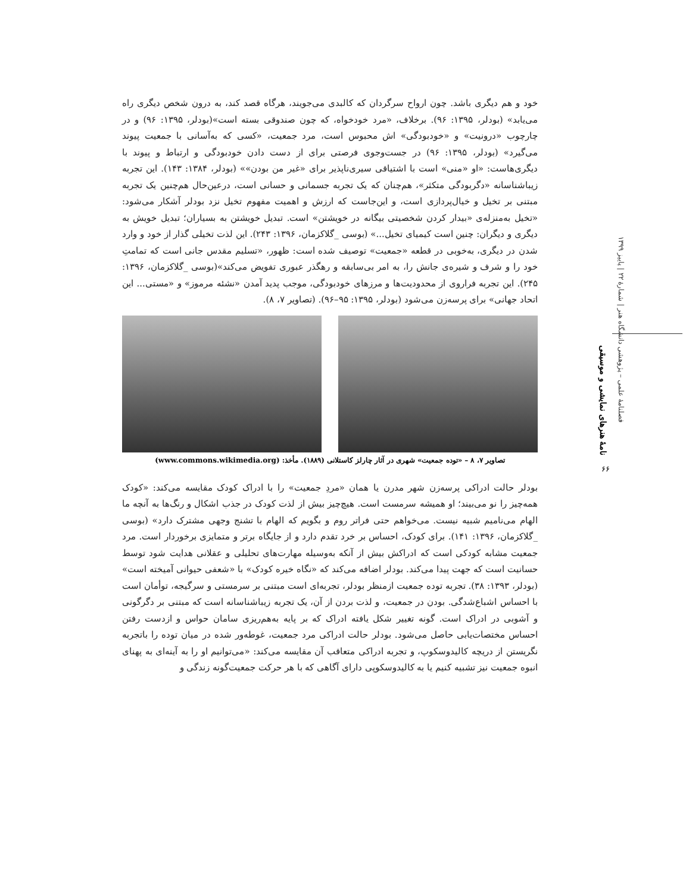فصلنامهٔ علمی – پژوهشی دانشگاه هنر | شمارهٔ ۲۲ | پاییز ۱۳۹۹
نامهٔ هنرهای نمایشی و موسیقی
۶۶
خود و هم دیگری باشد. چون ارواح سرگردان که کالبدی می‌جویند، هرگاه قصد کند، به درون شخص دیگری راه می‌یابد» (بودلر، ۱۳۹۵: ۹۶). برخلاف، «مرد خودخواه، که چون صندوقی بسته است»(بودلر، ۱۳۹۵: ۹۶) و در چارچوب «درونیت» و «خودبودگی» اش محبوس است، مرد جمعیت، «کسی که به‌آسانی با جمعیت پیوند می‌گیرد» (بودلر، ۱۳۹۵: ۹۶) در جست‌وجوی فرصتی برای از دست دادن خودبودگی و ارتباط و پیوند با دیگری‌هاست: «او «منی» است با اشتیاقی سیری‌ناپذیر برای «غیر من بودن»» (بودلر، ۱۳۸۴: ۱۴۳). این تجربه زیباشناسانه «دگربودگی متکثر»، هم‌چنان که یک تجربه جسمانی و حسانی است، درعین‌حال هم‌چنین یک تجربه مبتنی بر تخیل و خیال‌پردازی است، و این‌جاست که ارزش و اهمیت مفهوم تخیل نزد بودلر آشکار می‌شود: «تخیل به‌منزله‌ی «بیدار کردن شخصیتی بیگانه در خویشتن» است. تبدیل خویشتن به بسیاران؛ تبدیل خویش به دیگری و دیگران: چنین است کیمیای تخیل...» (بوسی _گلاکزمان، ۱۳۹۶: ۲۴۳). این لذت تخیلی گذار از خود و وارد شدن در دیگری، به‌خوبی در قطعه «جمعیت» توصیف شده است: ظهور، «تسلیم مقدس جانی است که تمامتِ خود را و شرف و شیره‌ی جانش را، به امر بی‌سابقه و رهگذر عبوری تفویض می‌کند»(بوسی _گلاکزمان، ۱۳۹۶: ۲۴۵). این تجربه فراروی از محدودیت‌ها و مرزهای خودبودگی، موجب پدید آمدن «نشئه مرموز» و «مستی... این اتحاد جهانی» برای پرسه‌زن می‌شود (بودلر، ۱۳۹۵: ۹۵–۹۶). (تصاویر ۷، ۸).
تصاویر ۷، ۸ – «توده جمعیت» شهری در آثار چارلز کاستلانی (۱۸۸۹). مأخذ: (www.commons.wikimedia.org)
بودلر حالت ادراکی پرسه‌زن شهر مدرن یا همان «مردِ جمعیت» را با ادراک کودک مقایسه می‌کند: «کودک همه‌چیز را نو می‌بیند؛ او همیشه سرمست است. هیچ‌چیز بیش از لذت کودک در جذب اشکال و رنگ‌ها به آنچه ما الهام می‌نامیم شبیه نیست. می‌خواهم حتی فراتر روم و بگویم که الهام با تشنج وجهی مشترک دارد» (بوسی _گلاکزمان، ۱۳۹۶: ۱۴۱). برای کودک، احساس بر خرد تقدم دارد و از جایگاه برتر و متمایزی برخوردار است. مرد جمعیت مشابه کودکی است که ادراکش بیش از آنکه به‌وسیله مهارت‌های تحلیلی و عقلانی هدایت شود توسط حسانیت است که جهت پیدا می‌کند. بودلر اضافه می‌کند که «نگاه خیره کودک» با «شعفی حیوانی آمیخته است» (بودلر، ۱۳۹۳: ۳۸). تجربه توده جمعیت ازمنظر بودلر، تجربه‌ای است مبتنی بر سرمستی و سرگیجه، توأمان است با احساس اشباع‌شدگی. بودن در جمعیت، و لذت بردن از آن، یک تجربه زیباشناسانه است که مبتنی بر دگرگونی و آشوبی در ادراک است. گونه تغییر شکل یافته ادراک که بر پایه به‌هم‌ریزی سامان حواس و ازدست رفتن احساس مختصات‌یابی حاصل می‌شود. بودلر حالت ادراکی مرد جمعیت، غوطه‌ور شده در میان توده را باتجربه نگریستن از دریچه کالیدوسکوپ، و تجربه ادراکی متعاقب آن مقایسه می‌کند: «می‌توانیم او را به آینه‌ای به پهنای انبوه جمعیت نیز تشبیه کنیم یا به کالیدوسکوپی دارای آگاهی که با هر حرکت جمعیت‌گونه زندگی و